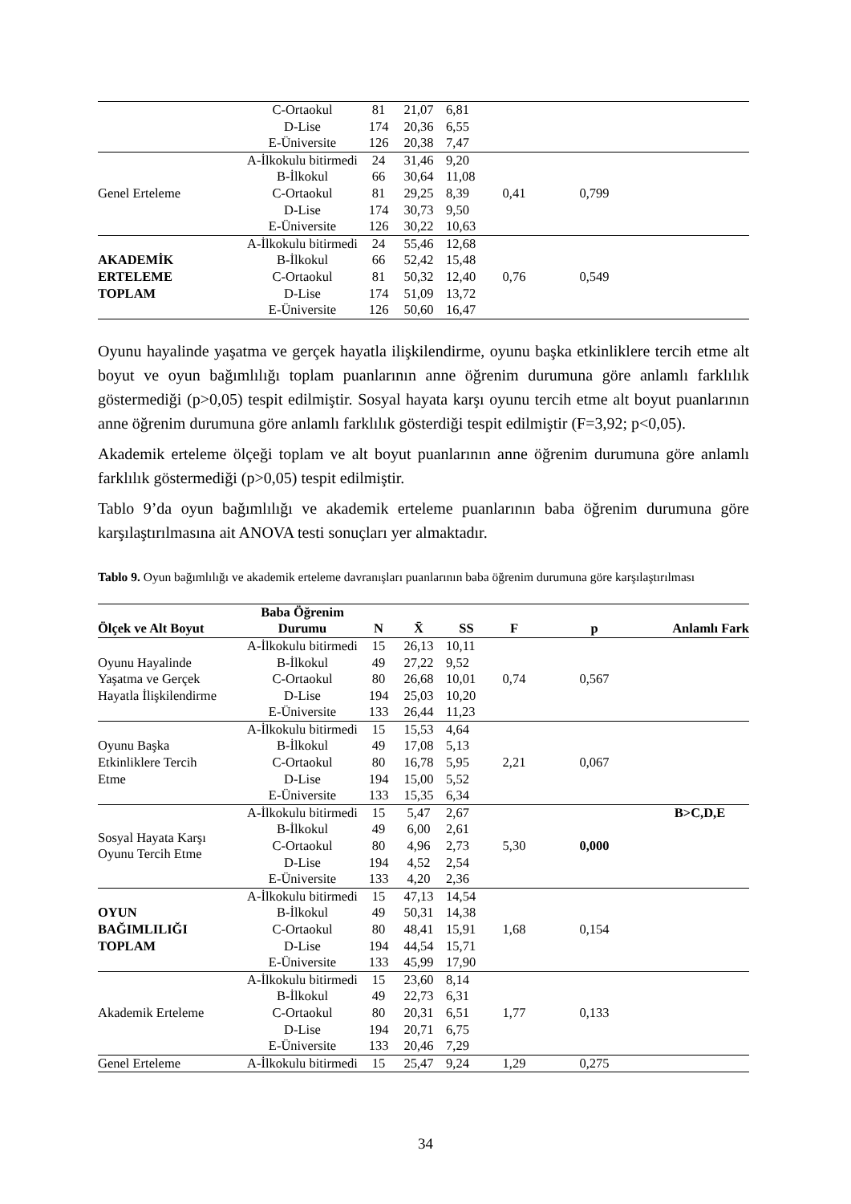| | C-Ortaokul | 81 | 21,07 | 6,81 | | | |
| | D-Lise | 174 | 20,36 | 6,55 | | | |
| | E-Üniversite | 126 | 20,38 | 7,47 | | | |
| Genel Erteleme | A-İlkokulu bitirmedi | 24 | 31,46 | 9,20 | 0,41 | 0,799 | |
| | B-İlkokul | 66 | 30,64 | 11,08 | | | |
| | C-Ortaokul | 81 | 29,25 | 8,39 | | | |
| | D-Lise | 174 | 30,73 | 9,50 | | | |
| | E-Üniversite | 126 | 30,22 | 10,63 | | | |
| AKADEMİK ERTELEME TOPLAM | A-İlkokulu bitirmedi | 24 | 55,46 | 12,68 | 0,76 | 0,549 | |
| | B-İlkokul | 66 | 52,42 | 15,48 | | | |
| | C-Ortaokul | 81 | 50,32 | 12,40 | | | |
| | D-Lise | 174 | 51,09 | 13,72 | | | |
| | E-Üniversite | 126 | 50,60 | 16,47 | | | |
Oyunu hayalinde yaşatma ve gerçek hayatla ilişkilendirme, oyunu başka etkinliklere tercih etme alt boyut ve oyun bağımlılığı toplam puanlarının anne öğrenim durumuna göre anlamlı farklılık göstermediği (p>0,05) tespit edilmiştir. Sosyal hayata karşı oyunu tercih etme alt boyut puanlarının anne öğrenim durumuna göre anlamlı farklılık gösterdiği tespit edilmiştir (F=3,92; p<0,05).
Akademik erteleme ölçeği toplam ve alt boyut puanlarının anne öğrenim durumuna göre anlamlı farklılık göstermediği (p>0,05) tespit edilmiştir.
Tablo 9’da oyun bağımlılığı ve akademik erteleme puanlarının baba öğrenim durumuna göre karşılaştırılmasına ait ANOVA testi sonuçları yer almaktadır.
Tablo 9. Oyun bağımlılığı ve akademik erteleme davranışları puanlarının baba öğrenim durumuna göre karşılaştırılması
| Ölçek ve Alt Boyut | Baba Öğrenim Durumu | N | X̄ | SS | F | p | Anlamlı Fark |
| --- | --- | --- | --- | --- | --- | --- | --- |
| Oyunu Hayalinde Yaşatma ve Gerçek Hayatla İlişkilendirme | A-İlkokulu bitirmedi | 15 | 26,13 | 10,11 | 0,74 | 0,567 | |
| | B-İlkokul | 49 | 27,22 | 9,52 | | | |
| | C-Ortaokul | 80 | 26,68 | 10,01 | | | |
| | D-Lise | 194 | 25,03 | 10,20 | | | |
| | E-Üniversite | 133 | 26,44 | 11,23 | | | |
| Oyunu Başka Etkinliklere Tercih Etme | A-İlkokulu bitirmedi | 15 | 15,53 | 4,64 | 2,21 | 0,067 | |
| | B-İlkokul | 49 | 17,08 | 5,13 | | | |
| | C-Ortaokul | 80 | 16,78 | 5,95 | | | |
| | D-Lise | 194 | 15,00 | 5,52 | | | |
| | E-Üniversite | 133 | 15,35 | 6,34 | | | |
| Sosyal Hayata Karşı Oyunu Tercih Etme | A-İlkokulu bitirmedi | 15 | 5,47 | 2,67 | 5,30 | 0,000 | B>C,D,E |
| | B-İlkokul | 49 | 6,00 | 2,61 | | | |
| | C-Ortaokul | 80 | 4,96 | 2,73 | | | |
| | D-Lise | 194 | 4,52 | 2,54 | | | |
| | E-Üniversite | 133 | 4,20 | 2,36 | | | |
| OYUN BAĞIMLILIĞI TOPLAM | A-İlkokulu bitirmedi | 15 | 47,13 | 14,54 | 1,68 | 0,154 | |
| | B-İlkokul | 49 | 50,31 | 14,38 | | | |
| | C-Ortaokul | 80 | 48,41 | 15,91 | | | |
| | D-Lise | 194 | 44,54 | 15,71 | | | |
| | E-Üniversite | 133 | 45,99 | 17,90 | | | |
| Akademik Erteleme | A-İlkokulu bitirmedi | 15 | 23,60 | 8,14 | 1,77 | 0,133 | |
| | B-İlkokul | 49 | 22,73 | 6,31 | | | |
| | C-Ortaokul | 80 | 20,31 | 6,51 | | | |
| | D-Lise | 194 | 20,71 | 6,75 | | | |
| | E-Üniversite | 133 | 20,46 | 7,29 | | | |
| Genel Erteleme | A-İlkokulu bitirmedi | 15 | 25,47 | 9,24 | 1,29 | 0,275 | |
34